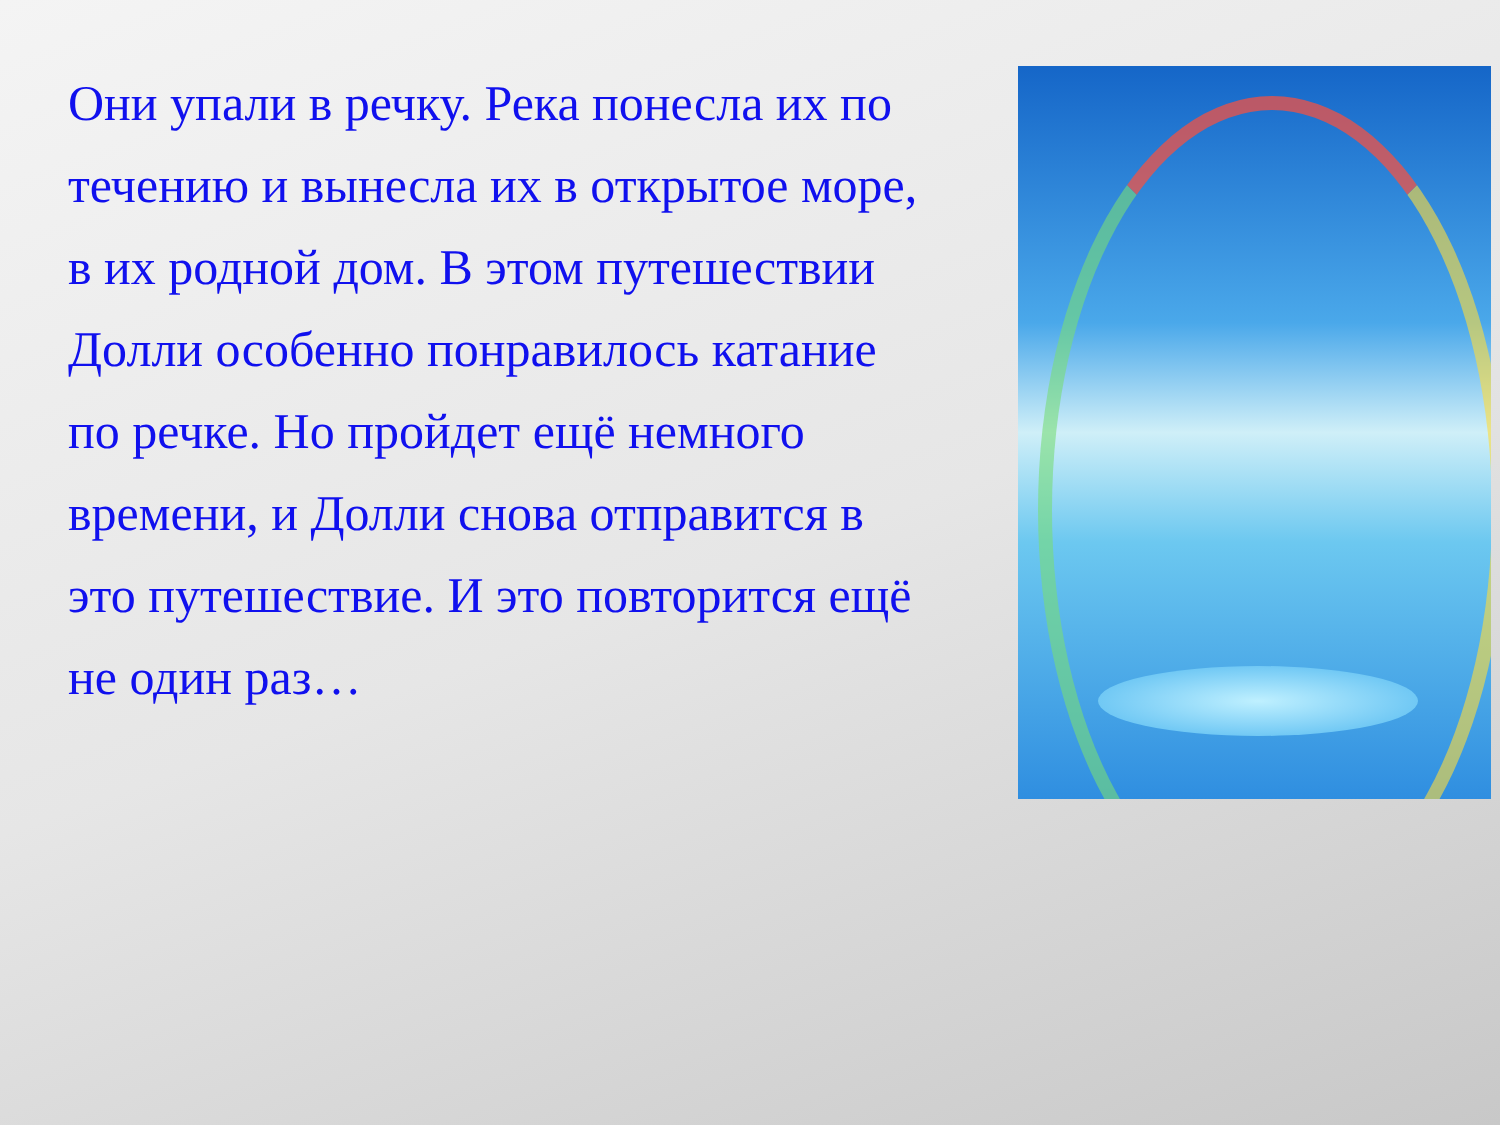Они упали в речку. Река понесла их по течению и вынесла их в открытое море, в их родной дом. В этом путешествии Долли особенно понравилось катание по речке. Но пройдет ещё немного времени, и Долли снова отправится в это путешествие. И это повторится ещё не один раз…